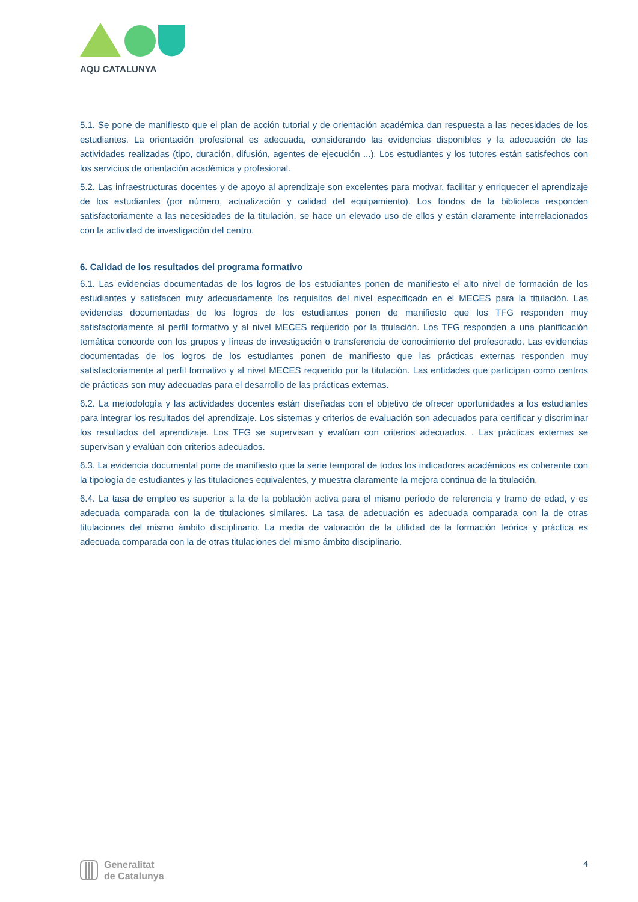AQU CATALUNYA
5.1. Se pone de manifiesto que el plan de acción tutorial y de orientación académica dan respuesta a las necesidades de los estudiantes. La orientación profesional es adecuada, considerando las evidencias disponibles y la adecuación de las actividades realizadas (tipo, duración, difusión, agentes de ejecución ...). Los estudiantes y los tutores están satisfechos con los servicios de orientación académica y profesional.
5.2. Las infraestructuras docentes y de apoyo al aprendizaje son excelentes para motivar, facilitar y enriquecer el aprendizaje de los estudiantes (por número, actualización y calidad del equipamiento). Los fondos de la biblioteca responden satisfactoriamente a las necesidades de la titulación, se hace un elevado uso de ellos y están claramente interrelacionados con la actividad de investigación del centro.
6. Calidad de los resultados del programa formativo
6.1. Las evidencias documentadas de los logros de los estudiantes ponen de manifiesto el alto nivel de formación de los estudiantes y satisfacen muy adecuadamente los requisitos del nivel especificado en el MECES para la titulación. Las evidencias documentadas de los logros de los estudiantes ponen de manifiesto que los TFG responden muy satisfactoriamente al perfil formativo y al nivel MECES requerido por la titulación. Los TFG responden a una planificación temática concorde con los grupos y líneas de investigación o transferencia de conocimiento del profesorado. Las evidencias documentadas de los logros de los estudiantes ponen de manifiesto que las prácticas externas responden muy satisfactoriamente al perfil formativo y al nivel MECES requerido por la titulación. Las entidades que participan como centros de prácticas son muy adecuadas para el desarrollo de las prácticas externas.
6.2. La metodología y las actividades docentes están diseñadas con el objetivo de ofrecer oportunidades a los estudiantes para integrar los resultados del aprendizaje. Los sistemas y criterios de evaluación son adecuados para certificar y discriminar los resultados del aprendizaje. Los TFG se supervisan y evalúan con criterios adecuados. . Las prácticas externas se supervisan y evalúan con criterios adecuados.
6.3. La evidencia documental pone de manifiesto que la serie temporal de todos los indicadores académicos es coherente con la tipología de estudiantes y las titulaciones equivalentes, y muestra claramente la mejora continua de la titulación.
6.4. La tasa de empleo es superior a la de la población activa para el mismo período de referencia y tramo de edad, y es adecuada comparada con la de titulaciones similares. La tasa de adecuación es adecuada comparada con la de otras titulaciones del mismo ámbito disciplinario. La media de valoración de la utilidad de la formación teórica y práctica es adecuada comparada con la de otras titulaciones del mismo ámbito disciplinario.
Generalitat
de Catalunya
4